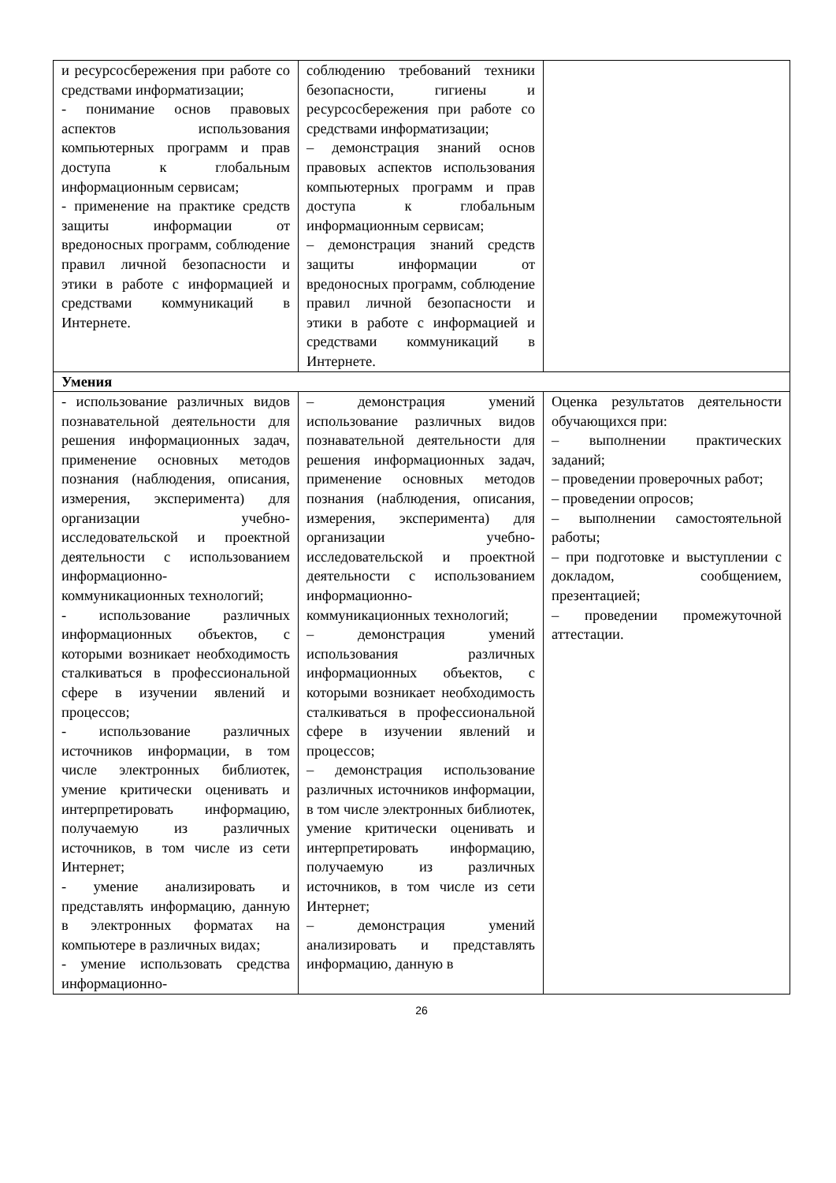| и ресурсосбережения при работе со средствами информатизации; - понимание основ правовых аспектов использования компьютерных программ и прав доступа к глобальным информационным сервисам; - применение на практике средств защиты информации от вредоносных программ, соблюдение правил личной безопасности и этики в работе с информацией и средствами коммуникаций в Интернете. | соблюдению требований техники безопасности, гигиены и ресурсосбережения при работе со средствами информатизации; – демонстрация знаний основ правовых аспектов использования компьютерных программ и прав доступа к глобальным информационным сервисам; – демонстрация знаний средств защиты информации от вредоносных программ, соблюдение правил личной безопасности и этики в работе с информацией и средствами коммуникаций в Интернете. | |
| Умения | | |
| - использование различных видов познавательной деятельности для решения информационных задач, применение основных методов познания (наблюдения, описания, измерения, эксперимента) для организации учебно-исследовательской и проектной деятельности с использованием информационно-коммуникационных технологий; - использование различных информационных объектов, с которыми возникает необходимость сталкиваться в профессиональной сфере в изучении явлений и процессов; - использование различных источников информации, в том числе электронных библиотек, умение критически оценивать и интерпретировать информацию, получаемую из различных источников, в том числе из сети Интернет; - умение анализировать и представлять информацию, данную в электронных форматах на компьютере в различных видах; - умение использовать средства информационно- | – демонстрация умений использование различных видов познавательной деятельности для решения информационных задач, применение основных методов познания (наблюдения, описания, измерения, эксперимента) для организации учебно-исследовательской и проектной деятельности с использованием информационно-коммуникационных технологий; – демонстрация умений использования различных информационных объектов, с которыми возникает необходимость сталкиваться в профессиональной сфере в изучении явлений и процессов; – демонстрация использование различных источников информации, в том числе электронных библиотек, умение критически оценивать и интерпретировать информацию, получаемую из различных источников, в том числе из сети Интернет; – демонстрация умений анализировать и представлять информацию, данную в | Оценка результатов деятельности обучающихся при: – выполнении практических заданий; – проведении проверочных работ; – проведении опросов; – выполнении самостоятельной работы; – при подготовке и выступлении с докладом, сообщением, презентацией; – проведении промежуточной аттестации. |
26